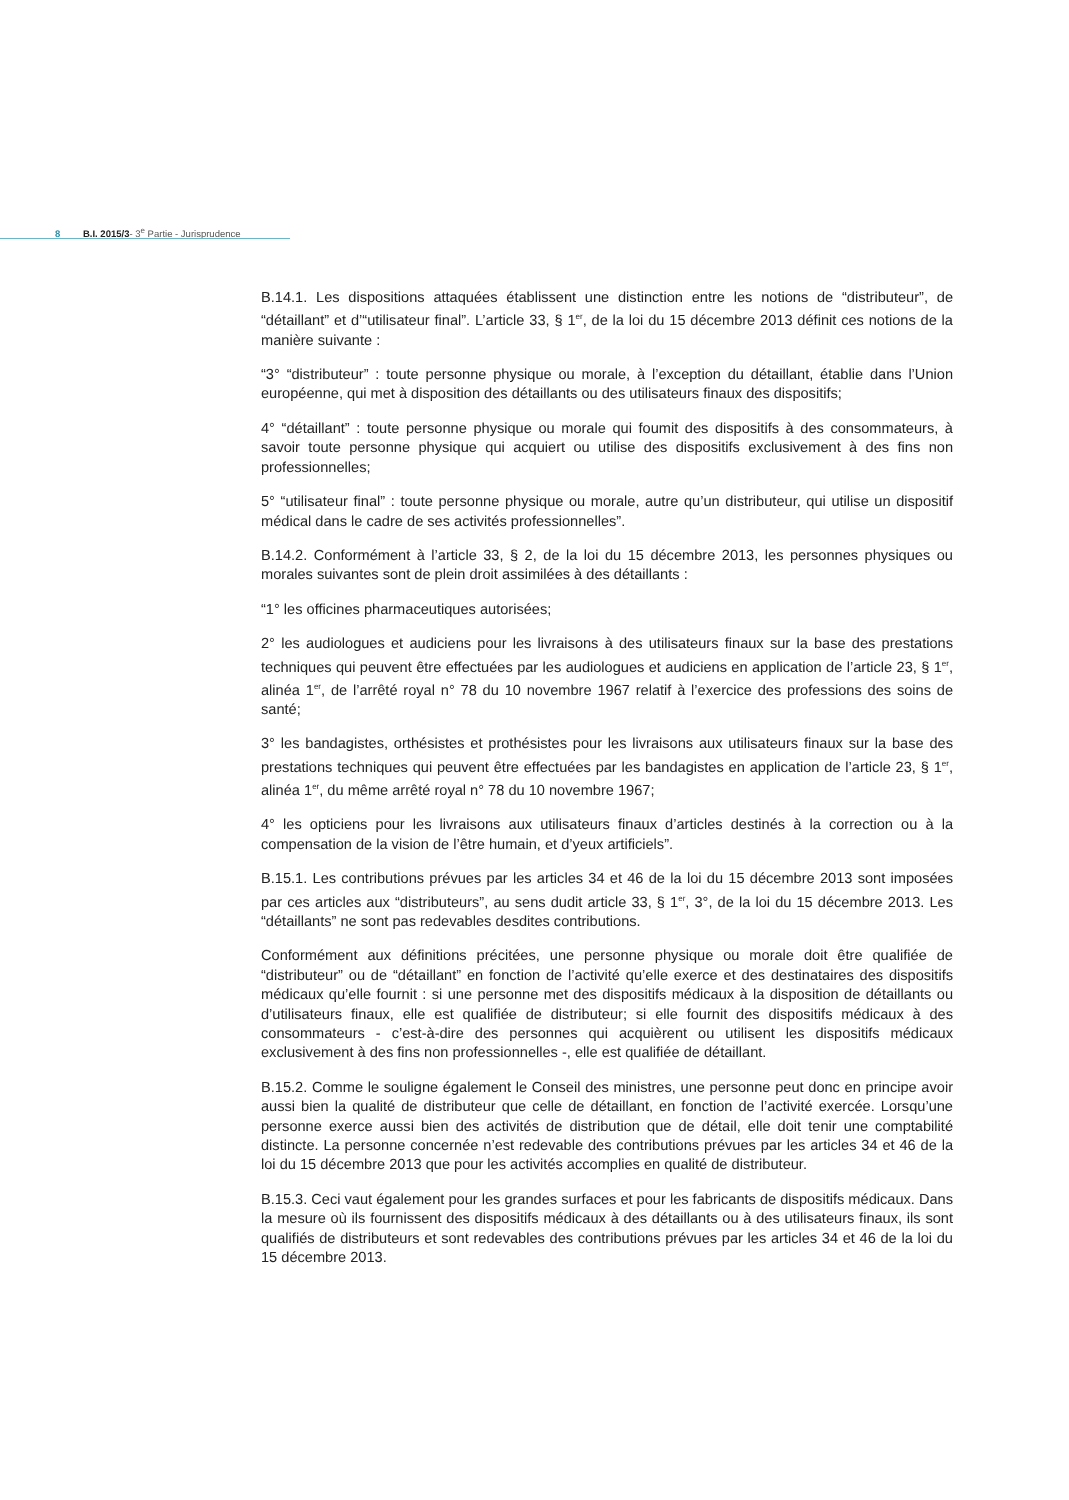8 B.I. 2015/3- 3<sup>e</sup> Partie - Jurisprudence
B.14.1. Les dispositions attaquées établissent une distinction entre les notions de “distributeur”, de “détaillant” et d’“utilisateur final”. L’article 33, § 1<sup>er</sup>, de la loi du 15 décembre 2013 définit ces notions de la manière suivante :
“3° “distributeur” : toute personne physique ou morale, à l’exception du détaillant, établie dans l’Union européenne, qui met à disposition des détaillants ou des utilisateurs finaux des dispositifs;
4° “détaillant” : toute personne physique ou morale qui foumit des dispositifs à des consommateurs, à savoir toute personne physique qui acquiert ou utilise des dispositifs exclusivement à des fins non professionnelles;
5° “utilisateur final” : toute personne physique ou morale, autre qu’un distributeur, qui utilise un dispositif médical dans le cadre de ses activités professionnelles”.
B.14.2. Conformément à l’article 33, § 2, de la loi du 15 décembre 2013, les personnes physiques ou morales suivantes sont de plein droit assimilées à des détaillants :
“1° les officines pharmaceutiques autorisées;
2° les audiologues et audiciens pour les livraisons à des utilisateurs finaux sur la base des prestations techniques qui peuvent être effectuées par les audiologues et audiciens en application de l’article 23, § 1<sup>er</sup>, alinéa 1<sup>er</sup>, de l’arrêté royal n° 78 du 10 novembre 1967 relatif à l’exercice des professions des soins de santé;
3° les bandagistes, orthésistes et prothésistes pour les livraisons aux utilisateurs finaux sur la base des prestations techniques qui peuvent être effectuées par les bandagistes en application de l’article 23, § 1<sup>er</sup>, alinéa 1<sup>er</sup>, du même arrêté royal n° 78 du 10 novembre 1967;
4° les opticiens pour les livraisons aux utilisateurs finaux d’articles destinés à la correction ou à la compensation de la vision de l’être humain, et d’yeux artificiels”.
B.15.1. Les contributions prévues par les articles 34 et 46 de la loi du 15 décembre 2013 sont imposées par ces articles aux “distributeurs”, au sens dudit article 33, § 1<sup>er</sup>, 3°, de la loi du 15 décembre 2013. Les “détaillants” ne sont pas redevables desdites contributions.
Conformément aux définitions précitées, une personne physique ou morale doit être qualifiée de “distributeur” ou de “détaillant” en fonction de l’activité qu’elle exerce et des destinataires des dispositifs médicaux qu’elle fournit : si une personne met des dispositifs médicaux à la disposition de détaillants ou d’utilisateurs finaux, elle est qualifiée de distributeur; si elle fournit des dispositifs médicaux à des consommateurs - c’est-à-dire des personnes qui acquièrent ou utilisent les dispositifs médicaux exclusivement à des fins non professionnelles -, elle est qualifiée de détaillant.
B.15.2. Comme le souligne également le Conseil des ministres, une personne peut donc en principe avoir aussi bien la qualité de distributeur que celle de détaillant, en fonction de l’activité exercée. Lorsqu’une personne exerce aussi bien des activités de distribution que de détail, elle doit tenir une comptabilité distincte. La personne concernée n’est redevable des contributions prévues par les articles 34 et 46 de la loi du 15 décembre 2013 que pour les activités accomplies en qualité de distributeur.
B.15.3. Ceci vaut également pour les grandes surfaces et pour les fabricants de dispositifs médicaux. Dans la mesure où ils fournissent des dispositifs médicaux à des détaillants ou à des utilisateurs finaux, ils sont qualifiés de distributeurs et sont redevables des contributions prévues par les articles 34 et 46 de la loi du 15 décembre 2013.